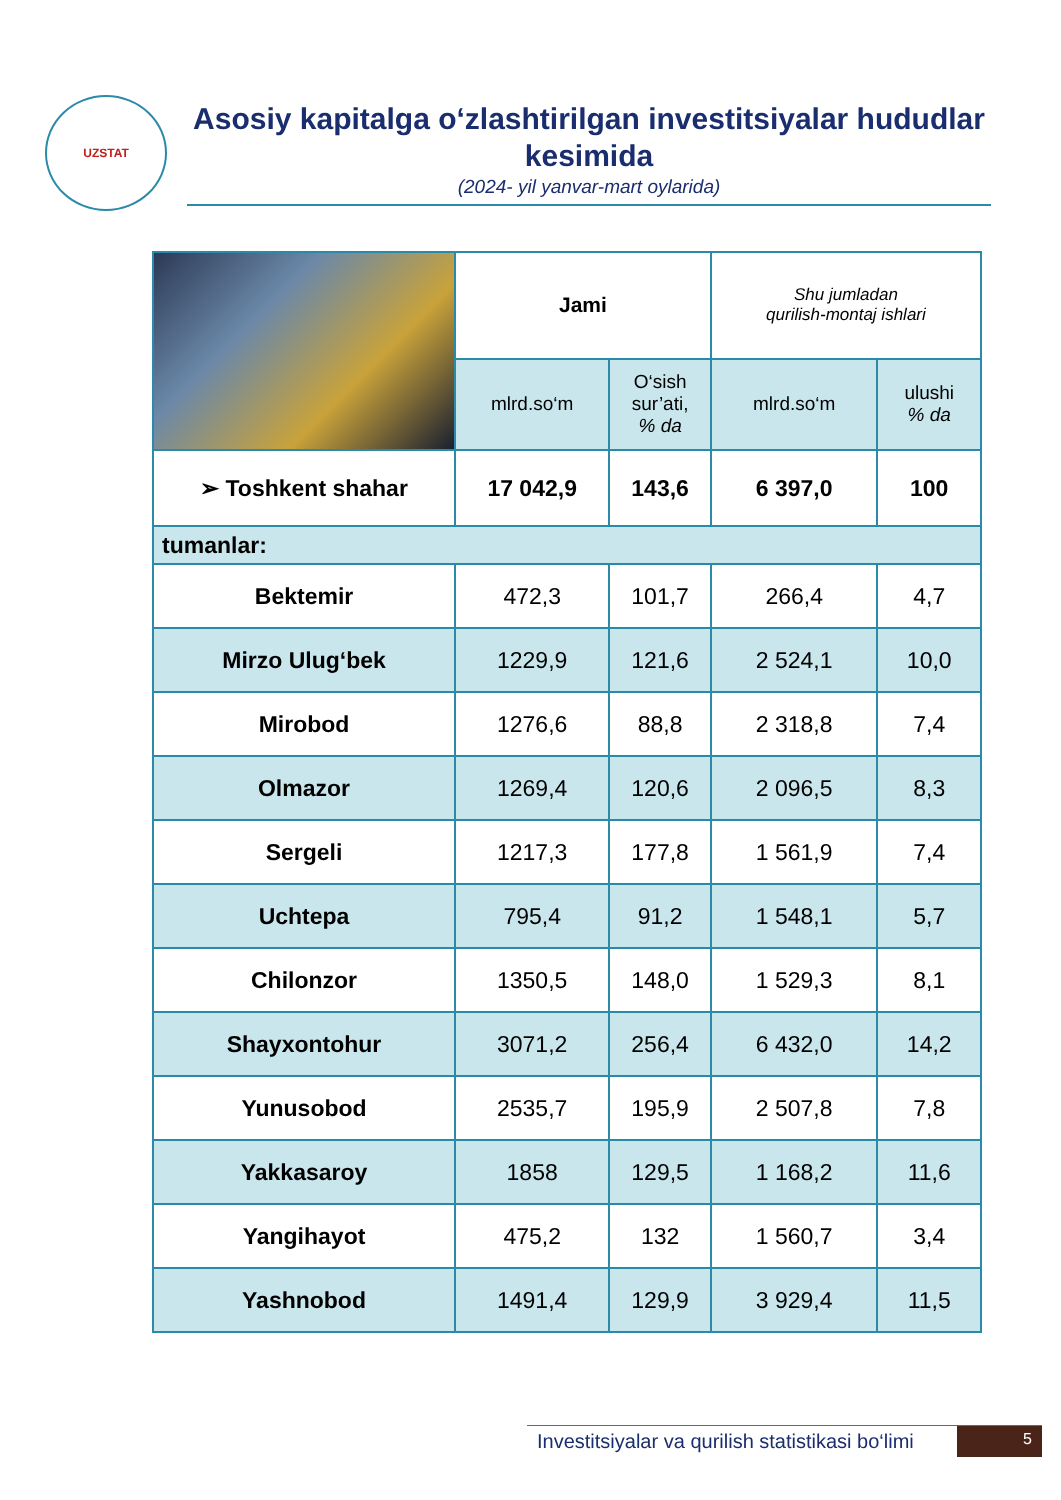UZSTAT
Asosiy kapitalga o‘zlashtirilgan investitsiyalar hududlar kesimida
(2024- yil yanvar-mart oylarida)
| | Jami | | Shu jumladan qurilish-montaj ishlari | |
| | mlrd.so‘m | O‘sish sur’ati, % da | mlrd.so‘m | ulushi % da |
| ➢ Toshkent shahar | 17 042,9 | 143,6 | 6 397,0 | 100 |
| tumanlar: | | | | |
| Bektemir | 472,3 | 101,7 | 266,4 | 4,7 |
| Mirzo Ulug‘bek | 1229,9 | 121,6 | 2 524,1 | 10,0 |
| Mirobod | 1276,6 | 88,8 | 2 318,8 | 7,4 |
| Olmazor | 1269,4 | 120,6 | 2 096,5 | 8,3 |
| Sergeli | 1217,3 | 177,8 | 1 561,9 | 7,4 |
| Uchtepa | 795,4 | 91,2 | 1 548,1 | 5,7 |
| Chilonzor | 1350,5 | 148,0 | 1 529,3 | 8,1 |
| Shayxontohur | 3071,2 | 256,4 | 6 432,0 | 14,2 |
| Yunusobod | 2535,7 | 195,9 | 2 507,8 | 7,8 |
| Yakkasaroy | 1858 | 129,5 | 1 168,2 | 11,6 |
| Yangihayot | 475,2 | 132 | 1 560,7 | 3,4 |
| Yashnobod | 1491,4 | 129,9 | 3 929,4 | 11,5 |
Investitsiyalar va qurilish statistikasi bo‘limi 5